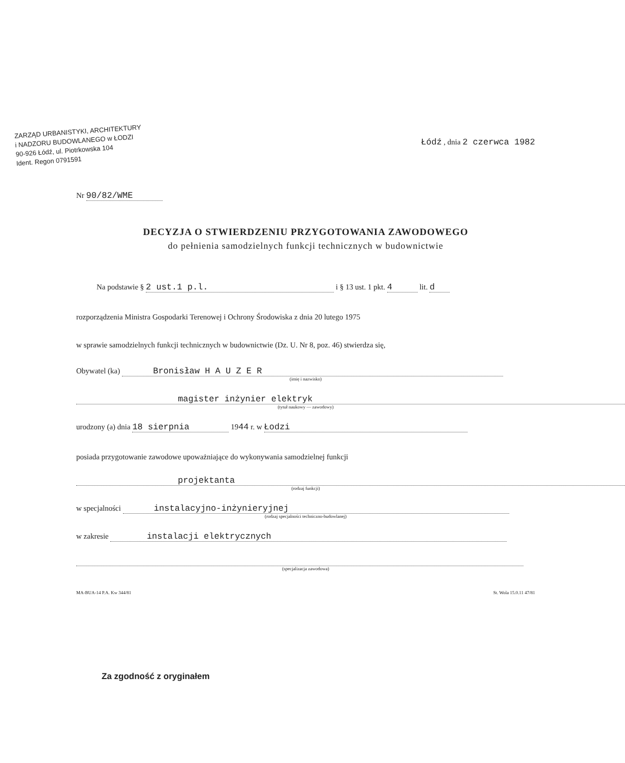ZARZĄD URBANISTYKI, ARCHITEKTURY
i NADZORU BUDOWLANEGO w ŁODZI
90-926 Łódź, ul. Piotrkowska 104
Ident. Regon 0791591
Łódź , dnia 2 czerwca 1982
Nr 90/82/WME
DECYZJA O STWIERDZENIU PRZYGOTOWANIA ZAWODOWEGO
do pełnienia samodzielnych funkcji technicznych w budownictwie
Na podstawie § 2 ust.1 p.l. i § 13 ust. 1 pkt. 4 lit. d
rozporządzenia Ministra Gospodarki Terenowej i Ochrony Środowiska z dnia 20 lutego 1975
w sprawie samodzielnych funkcji technicznych w budownictwie (Dz. U. Nr 8, poz. 46) stwierdza się,
Obywatel (ka) Bronisław H A U Z E R
(imię i nazwisko)
magister inżynier elektryk
(tytuł naukowy — zawodowy)
urodzony (a) dnia 18 sierpnia 1944 r. w Łodzi
posiada przygotowanie zawodowe upoważniające do wykonywania samodzielnej funkcji
projektanta
(rodzaj funkcji)
w specjalności instalacyjno-inżynieryjnej
(rodzaj specjalności techniczno-budowlanej)
w zakresie instalacji elektrycznych
(specjalizacja zawodowa)
MA-BUA-14 P.A. Kw 344/81 St. Wola 15.0.11 47/81
Za zgodność z oryginałem